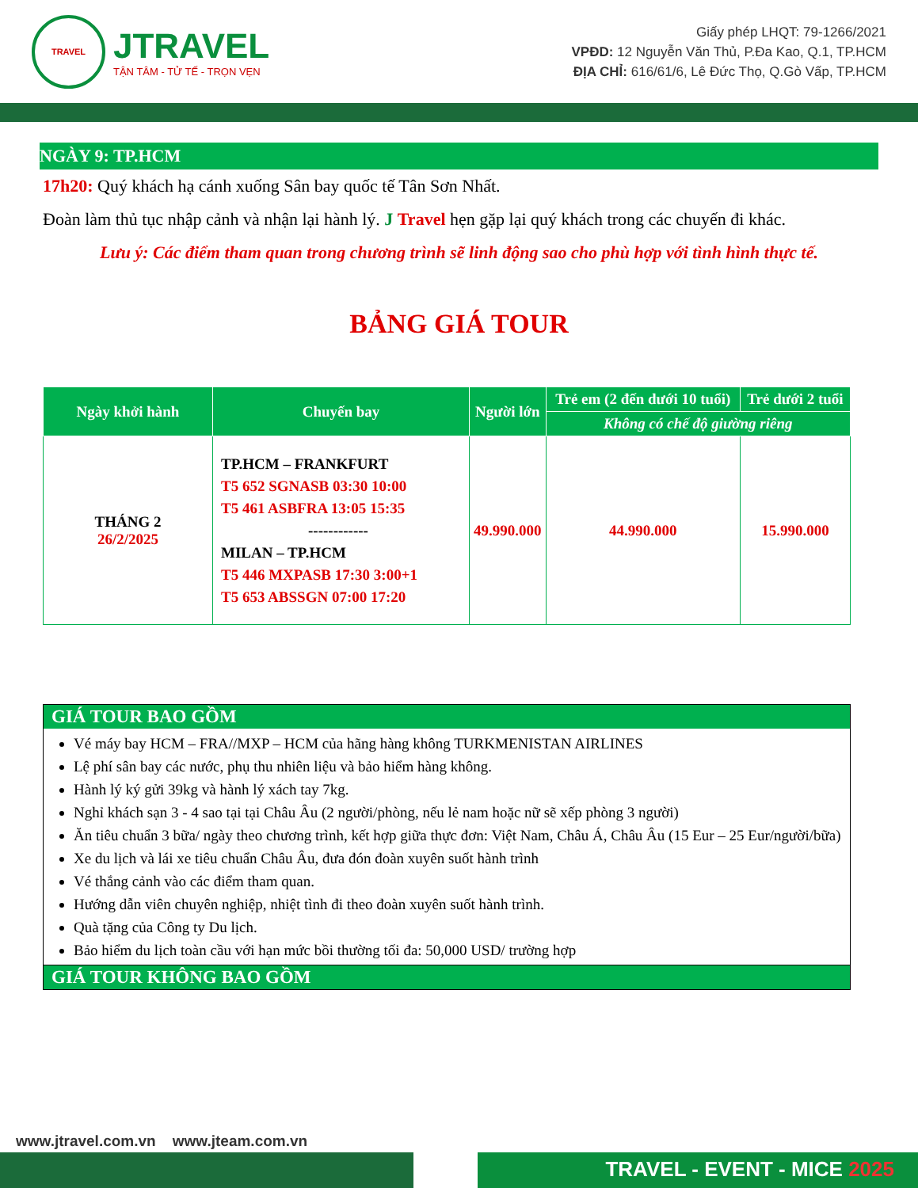TRAVEL
JTRAVEL
TẬN TÂM - TỬ TẾ - TRỌN VẸN
Giấy phép LHQT: 79-1266/2021
VPĐD: 12 Nguyễn Văn Thủ, P.Đa Kao, Q.1, TP.HCM
ĐỊA CHỈ: 616/61/6, Lê Đức Thọ, Q.Gò Vấp, TP.HCM
NGÀY 9: TP.HCM
17h20: Quý khách hạ cánh xuống Sân bay quốc tế Tân Sơn Nhất.
Đoàn làm thủ tục nhập cảnh và nhận lại hành lý. J Travel hẹn gặp lại quý khách trong các chuyến đi khác.
Lưu ý: Các điểm tham quan trong chương trình sẽ linh động sao cho phù hợp với tình hình thực tế.
BẢNG GIÁ TOUR
| Ngày khởi hành | Chuyến bay | Người lớn | Trẻ em (2 đến dưới 10 tuổi) | Trẻ dưới 2 tuổi |
| --- | --- | --- | --- | --- |
| | | | Không có chế độ giường riêng | |
| THÁNG 2 26/2/2025 | TP.HCM – FRANKFURT T5 652 SGNASB 03:30 10:00 T5 461 ASBFRA 13:05 15:35 ------------ MILAN – TP.HCM T5 446 MXPASB 17:30 3:00+1 T5 653 ABSSGN 07:00 17:20 | 49.990.000 | 44.990.000 | 15.990.000 |
GIÁ TOUR BAO GỒM
Vé máy bay HCM – FRA//MXP – HCM của hãng hàng không TURKMENISTAN AIRLINES
Lệ phí sân bay các nước, phụ thu nhiên liệu và bảo hiểm hàng không.
Hành lý ký gửi 39kg và hành lý xách tay 7kg.
Nghỉ khách sạn 3 - 4 sao tại tại Châu Âu (2 người/phòng, nếu lẻ nam hoặc nữ sẽ xếp phòng 3 người)
Ăn tiêu chuẩn 3 bữa/ ngày theo chương trình, kết hợp giữa thực đơn: Việt Nam, Châu Á, Châu Âu (15 Eur – 25 Eur/người/bữa)
Xe du lịch và lái xe tiêu chuẩn Châu Âu, đưa đón đoàn xuyên suốt hành trình
Vé thắng cảnh vào các điểm tham quan.
Hướng dẫn viên chuyên nghiệp, nhiệt tình đi theo đoàn xuyên suốt hành trình.
Quà tặng của Công ty Du lịch.
Bảo hiểm du lịch toàn cầu với hạn mức bồi thường tối đa: 50,000 USD/ trường hợp
GIÁ TOUR KHÔNG BAO GỒM
www.jtravel.com.vn www.jteam.com.vn
TRAVEL - EVENT - MICE 2025